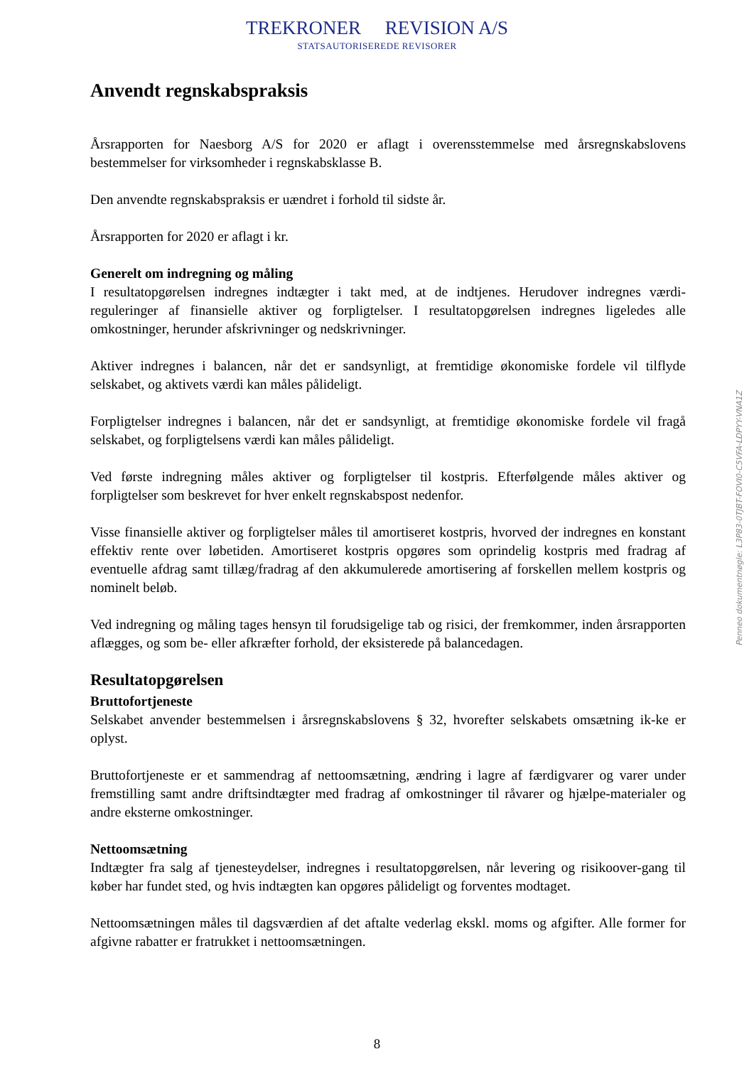TREKRONER REVISION A/S
STATSAUTORISEREDE REVISORER
Anvendt regnskabspraksis
Årsrapporten for Naesborg A/S for 2020 er aflagt i overensstemmelse med årsregnskabslovens bestemmelser for virksomheder i regnskabsklasse B.
Den anvendte regnskabspraksis er uændret i forhold til sidste år.
Årsrapporten for 2020 er aflagt i kr.
Generelt om indregning og måling
I resultatopgørelsen indregnes indtægter i takt med, at de indtjenes. Herudover indregnes værdi-reguleringer af finansielle aktiver og forpligtelser. I resultatopgørelsen indregnes ligeledes alle omkostninger, herunder afskrivninger og nedskrivninger.
Aktiver indregnes i balancen, når det er sandsynligt, at fremtidige økonomiske fordele vil tilflyde selskabet, og aktivets værdi kan måles pålideligt.
Forpligtelser indregnes i balancen, når det er sandsynligt, at fremtidige økonomiske fordele vil fragå selskabet, og forpligtelsens værdi kan måles pålideligt.
Ved første indregning måles aktiver og forpligtelser til kostpris. Efterfølgende måles aktiver og forpligtelser som beskrevet for hver enkelt regnskabspost nedenfor.
Visse finansielle aktiver og forpligtelser måles til amortiseret kostpris, hvorved der indregnes en konstant effektiv rente over løbetiden. Amortiseret kostpris opgøres som oprindelig kostpris med fradrag af eventuelle afdrag samt tillæg/fradrag af den akkumulerede amortisering af forskellen mellem kostpris og nominelt beløb.
Ved indregning og måling tages hensyn til forudsigelige tab og risici, der fremkommer, inden årsrapporten aflægges, og som be- eller afkræfter forhold, der eksisterede på balancedagen.
Resultatopgørelsen
Bruttofortjeneste
Selskabet anvender bestemmelsen i årsregnskabslovens § 32, hvorefter selskabets omsætning ik-ke er oplyst.
Bruttofortjeneste er et sammendrag af nettoomsætning, ændring i lagre af færdigvarer og varer under fremstilling samt andre driftsindtægter med fradrag af omkostninger til råvarer og hjælpe-materialer og andre eksterne omkostninger.
Nettoomsætning
Indtægter fra salg af tjenesteydelser, indregnes i resultatopgørelsen, når levering og risikoover-gang til køber har fundet sted, og hvis indtægten kan opgøres pålideligt og forventes modtaget.
Nettoomsætningen måles til dagsværdien af det aftalte vederlag ekskl. moms og afgifter. Alle former for afgivne rabatter er fratrukket i nettoomsætningen.
Penneo dokumentnøgle: L3P83-0TJBT-FOVI0-C5VFA-LDPYY-VNA1Z
8